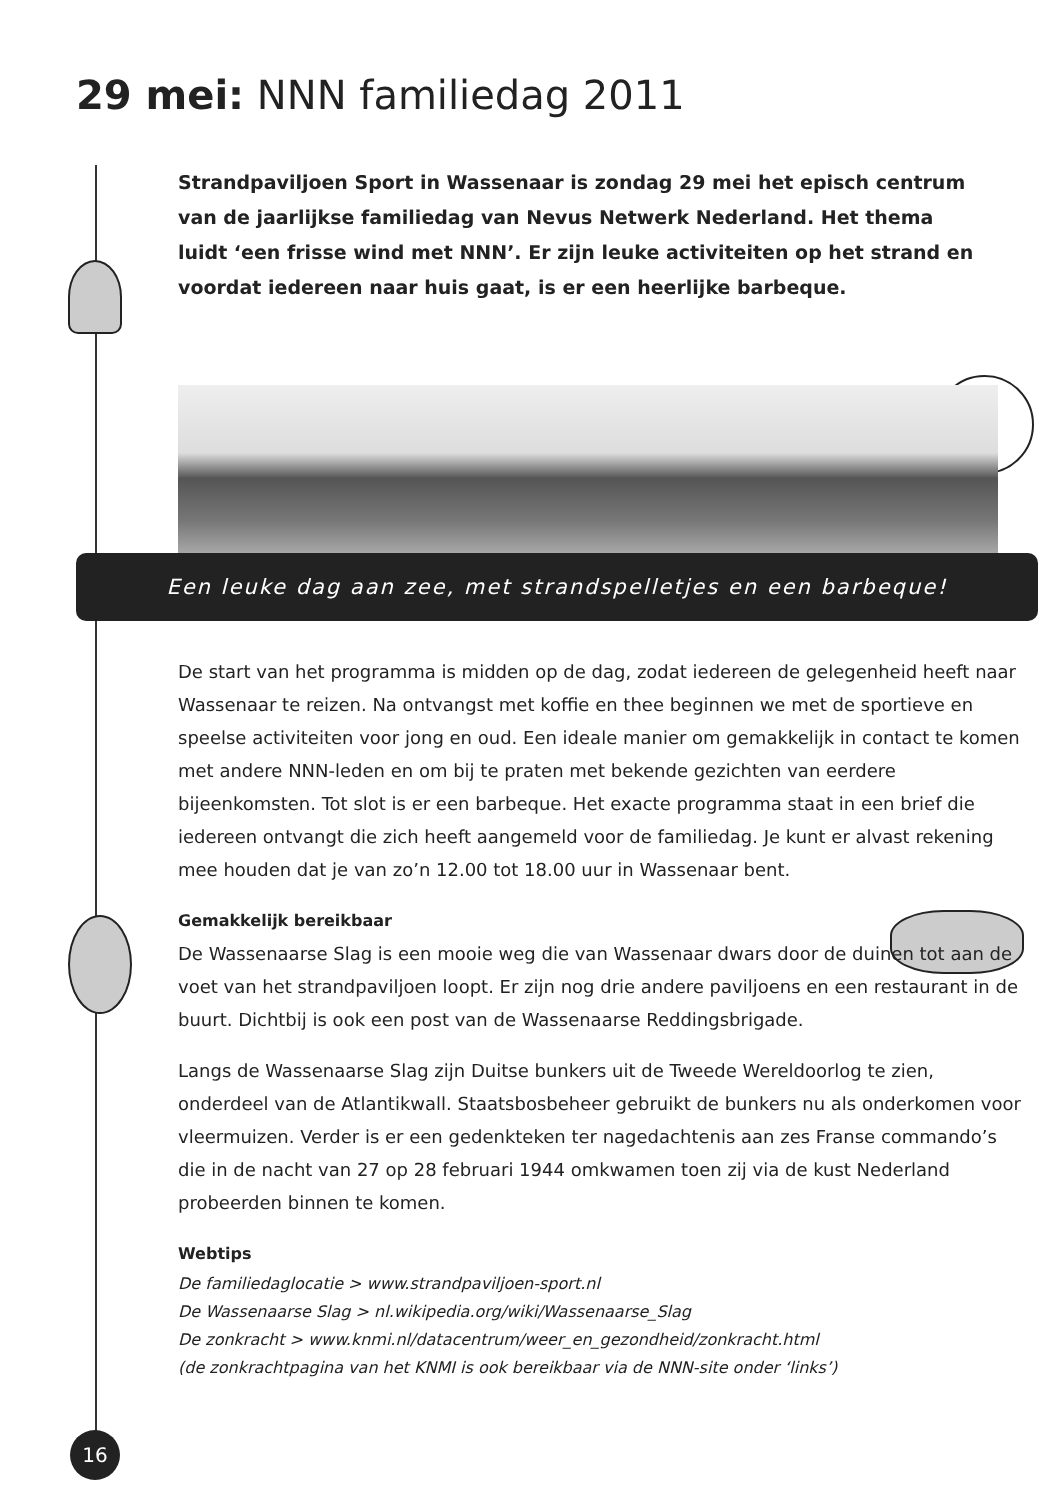29 mei: NNN familiedag 2011
Strandpaviljoen Sport in Wassenaar is zondag 29 mei het episch centrum van de jaarlijkse familiedag van Nevus Netwerk Nederland. Het thema luidt ‘een frisse wind met NNN’. Er zijn leuke activiteiten op het strand en voordat iedereen naar huis gaat, is er een heerlijke barbeque.
Een leuke dag aan zee, met strandspelletjes en een barbeque!
De start van het programma is midden op de dag, zodat iedereen de gelegenheid heeft naar Wassenaar te reizen. Na ontvangst met koffie en thee beginnen we met de sportieve en speelse activiteiten voor jong en oud. Een ideale manier om gemakkelijk in contact te komen met andere NNN-leden en om bij te praten met bekende gezichten van eerdere bijeenkomsten. Tot slot is er een barbeque. Het exacte programma staat in een brief die iedereen ontvangt die zich heeft aangemeld voor de familiedag. Je kunt er alvast rekening mee houden dat je van zo’n 12.00 tot 18.00 uur in Wassenaar bent.
Gemakkelijk bereikbaar
De Wassenaarse Slag is een mooie weg die van Wassenaar dwars door de duinen tot aan de voet van het strandpaviljoen loopt. Er zijn nog drie andere paviljoens en een restaurant in de buurt. Dichtbij is ook een post van de Wassenaarse Reddingsbrigade.
Langs de Wassenaarse Slag zijn Duitse bunkers uit de Tweede Wereldoorlog te zien, onderdeel van de Atlantikwall. Staatsbosbeheer gebruikt de bunkers nu als onderkomen voor vleermuizen. Verder is er een gedenkteken ter nagedachtenis aan zes Franse commando’s die in de nacht van 27 op 28 februari 1944 omkwamen toen zij via de kust Nederland probeerden binnen te komen.
Webtips
De familiedaglocatie > www.strandpaviljoen-sport.nl
De Wassenaarse Slag > nl.wikipedia.org/wiki/Wassenaarse_Slag
De zonkracht > www.knmi.nl/datacentrum/weer_en_gezondheid/zonkracht.html
(de zonkrachtpagina van het KNMI is ook bereikbaar via de NNN-site onder ‘links’)
16